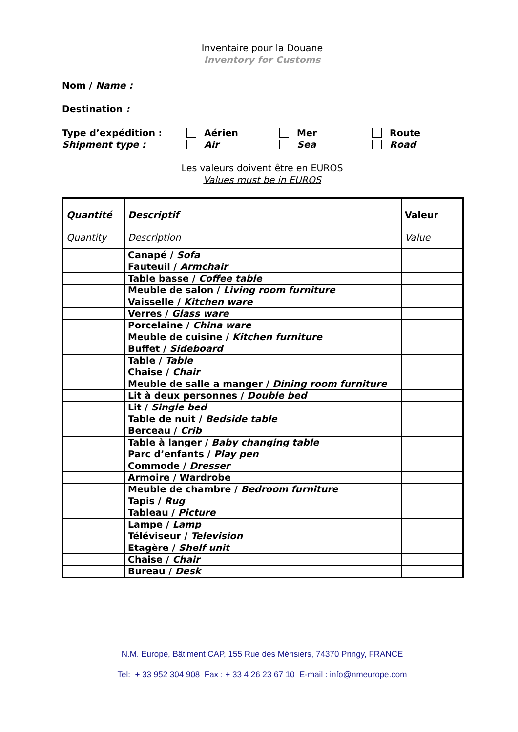Inventaire pour la Douane
Inventory for Customs
Nom / Name :
Destination :
Type d’expédition :
Shipment type :
Aérien
Air
Mer
Sea
Route
Road
Les valeurs doivent être en EUROS
Values must be in EUROS
| Quantité Quantity | Descriptif Description | Valeur Value |
| --- | --- | --- |
| | Canapé / Sofa | |
| | Fauteuil / Armchair | |
| | Table basse / Coffee table | |
| | Meuble de salon / Living room furniture | |
| | Vaisselle / Kitchen ware | |
| | Verres / Glass ware | |
| | Porcelaine / China ware | |
| | Meuble de cuisine / Kitchen furniture | |
| | Buffet / Sideboard | |
| | Table / Table | |
| | Chaise / Chair | |
| | Meuble de salle a manger / Dining room furniture | |
| | Lit à deux personnes / Double bed | |
| | Lit / Single bed | |
| | Table de nuit / Bedside table | |
| | Berceau / Crib | |
| | Table à langer / Baby changing table | |
| | Parc d’enfants / Play pen | |
| | Commode / Dresser | |
| | Armoire / Wardrobe | |
| | Meuble de chambre / Bedroom furniture | |
| | Tapis / Rug | |
| | Tableau / Picture | |
| | Lampe / Lamp | |
| | Téléviseur / Television | |
| | Etagère / Shelf unit | |
| | Chaise / Chair | |
| | Bureau / Desk | |
N.M. Europe, Bâtiment CAP, 155 Rue des Mérisiers, 74370 Pringy, FRANCE
Tel: + 33 952 304 908 Fax : + 33 4 26 23 67 10 E-mail : info@nmeurope.com